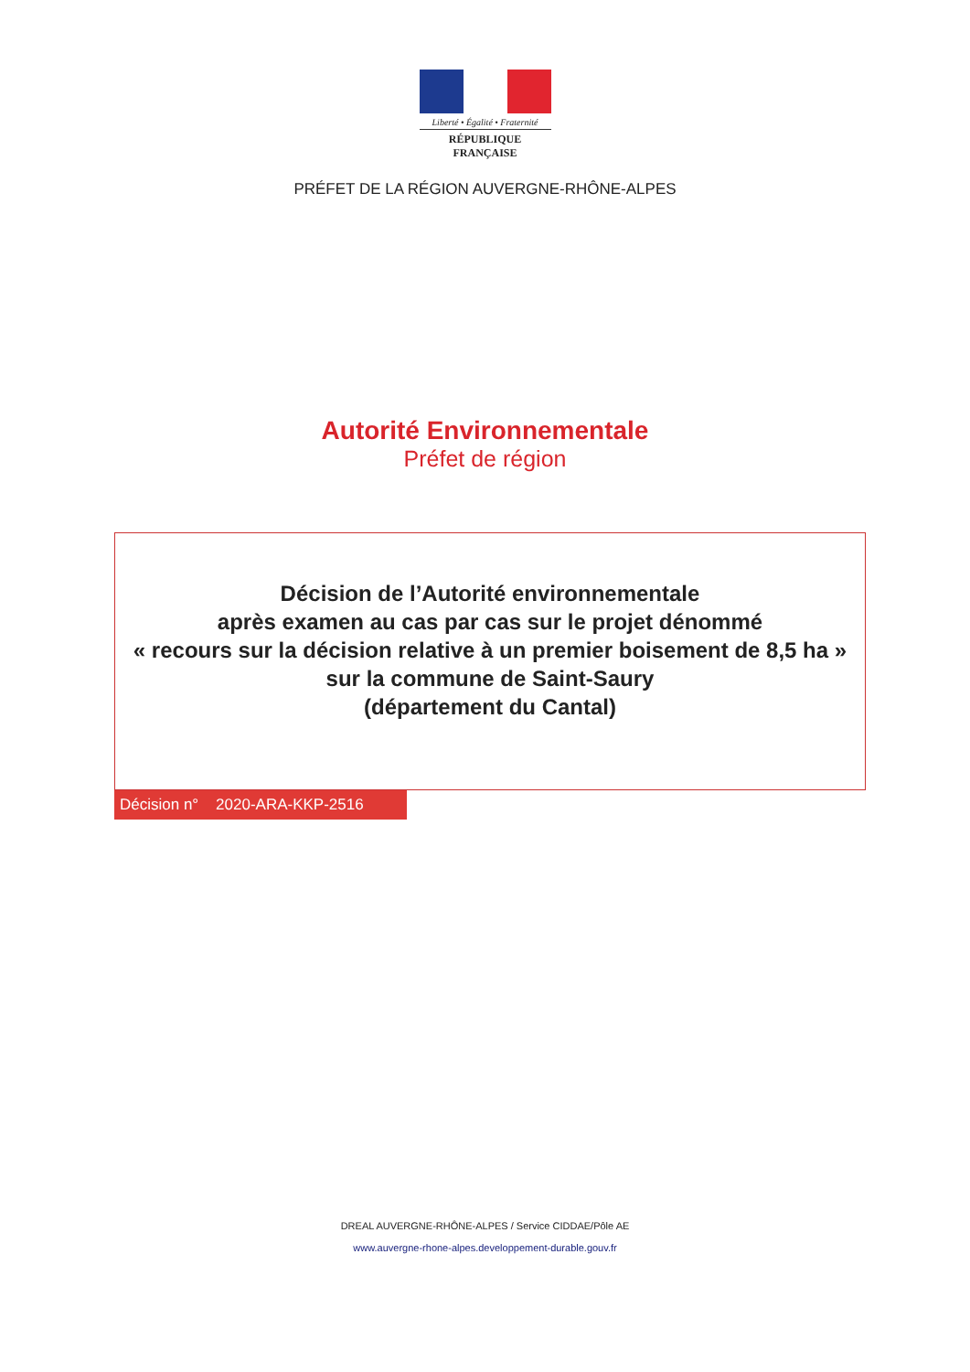Liberté • Égalité • Fraternité
RÉPUBLIQUE FRANÇAISE
PRÉFET DE LA RÉGION AUVERGNE-RHÔNE-ALPES
Autorité Environnementale
Préfet de région
Décision de l’Autorité environnementale
après examen au cas par cas sur le projet dénommé
« recours sur la décision relative à un premier boisement de 8,5 ha »
sur la commune de Saint-Saury
(département du Cantal)
Décision n° 2020-ARA-KKP-2516
DREAL AUVERGNE-RHÔNE-ALPES / Service CIDDAE/Pôle AE
www.auvergne-rhone-alpes.developpement-durable.gouv.fr